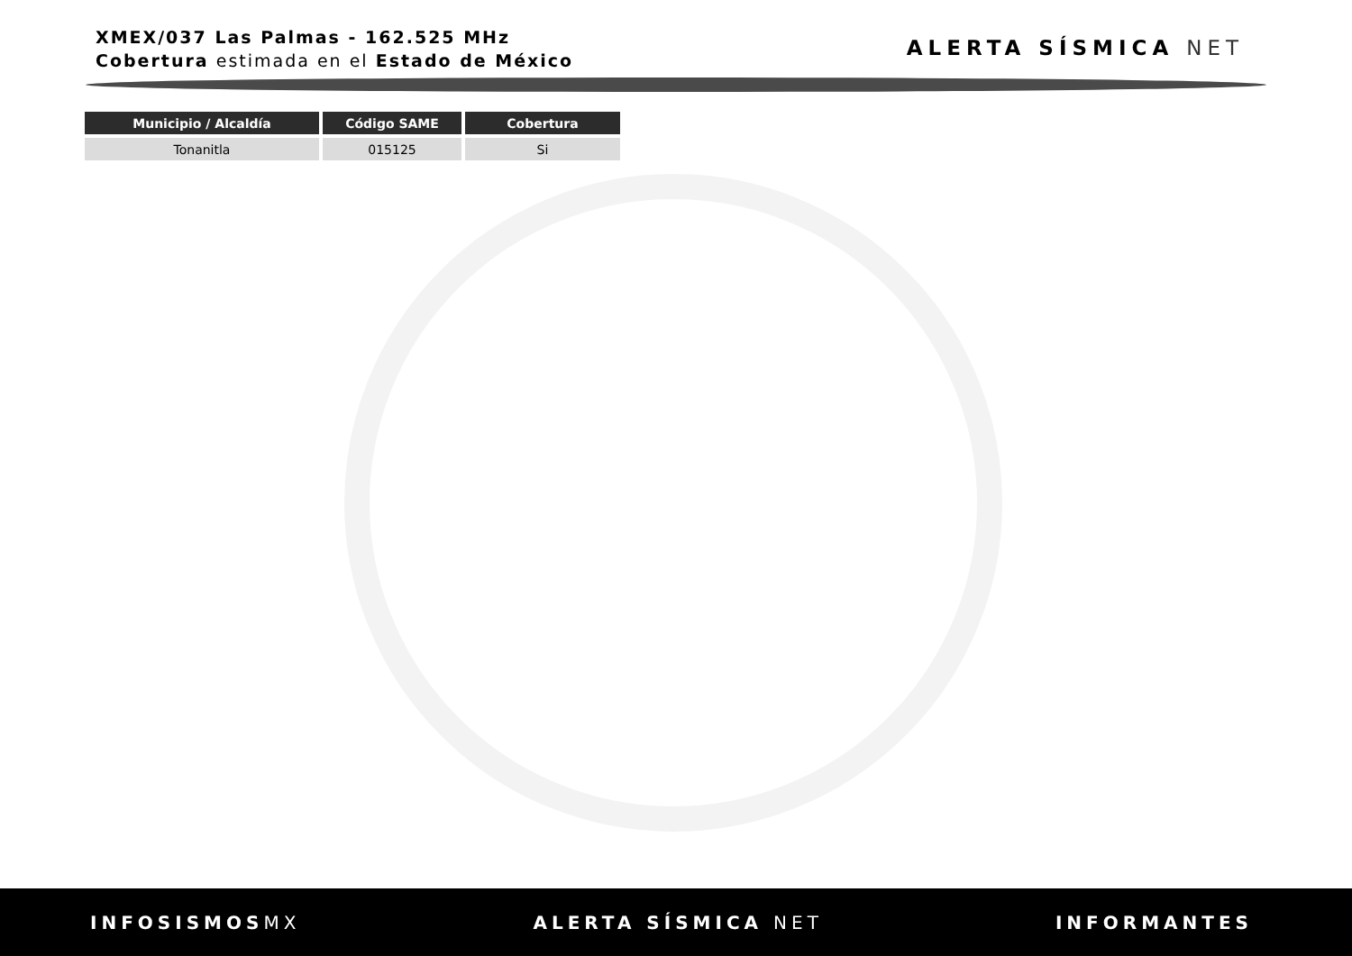XMEX/037 Las Palmas - 162.525 MHz
Cobertura estimada en el Estado de México
ALERTA SÍSMICA NET
| Municipio / Alcaldía | Código SAME | Cobertura |
| --- | --- | --- |
| Tonanitla | 015125 | Si |
INFOSISMOSMX ALERTA SÍSMICA NET INFORMANTES